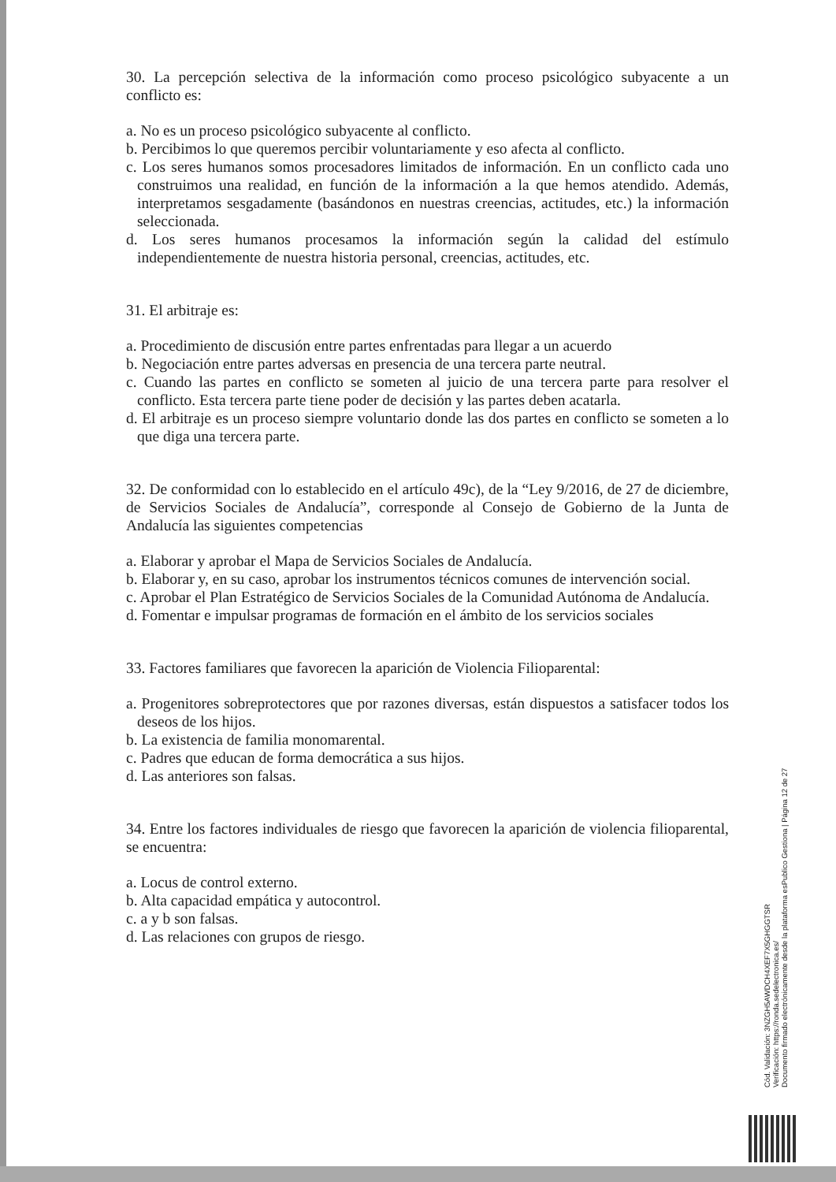30. La percepción selectiva de la información como proceso psicológico subyacente a un conflicto es:
a. No es un proceso psicológico subyacente al conflicto.
b. Percibimos lo que queremos percibir voluntariamente y eso afecta al conflicto.
c. Los seres humanos somos procesadores limitados de información. En un conflicto cada uno construimos una realidad, en función de la información a la que hemos atendido. Además, interpretamos sesgadamente (basándonos en nuestras creencias, actitudes, etc.) la información seleccionada.
d. Los seres humanos procesamos la información según la calidad del estímulo independientemente de nuestra historia personal, creencias, actitudes, etc.
31. El arbitraje es:
a. Procedimiento de discusión entre partes enfrentadas para llegar a un acuerdo
b. Negociación entre partes adversas en presencia de una tercera parte neutral.
c. Cuando las partes en conflicto se someten al juicio de una tercera parte para resolver el conflicto. Esta tercera parte tiene poder de decisión y las partes deben acatarla.
d. El arbitraje es un proceso siempre voluntario donde las dos partes en conflicto se someten a lo que diga una tercera parte.
32. De conformidad con lo establecido en el artículo 49c), de la “Ley 9/2016, de 27 de diciembre, de Servicios Sociales de Andalucía”, corresponde al Consejo de Gobierno de la Junta de Andalucía las siguientes competencias
a. Elaborar y aprobar el Mapa de Servicios Sociales de Andalucía.
b. Elaborar y, en su caso, aprobar los instrumentos técnicos comunes de intervención social.
c. Aprobar el Plan Estratégico de Servicios Sociales de la Comunidad Autónoma de Andalucía.
d. Fomentar e impulsar programas de formación en el ámbito de los servicios sociales
33. Factores familiares que favorecen la aparición de Violencia Filioparental:
a. Progenitores sobreprotectores que por razones diversas, están dispuestos a satisfacer todos los deseos de los hijos.
b. La existencia de familia monomarental.
c. Padres que educan de forma democrática a sus hijos.
d. Las anteriores son falsas.
34. Entre los factores individuales de riesgo que favorecen la aparición de violencia filioparental, se encuentra:
a. Locus de control externo.
b. Alta capacidad empática y autocontrol.
c. a y b son falsas.
d. Las relaciones con grupos de riesgo.
Cód. Validación: 3NZGH5AWDCH4XEF7X5GHGGTSR
Verificación: https://ronda.sedelectronica.es/
Documento firmado electrónicamente desde la plataforma esPublico Gestiona | Página 12 de 27